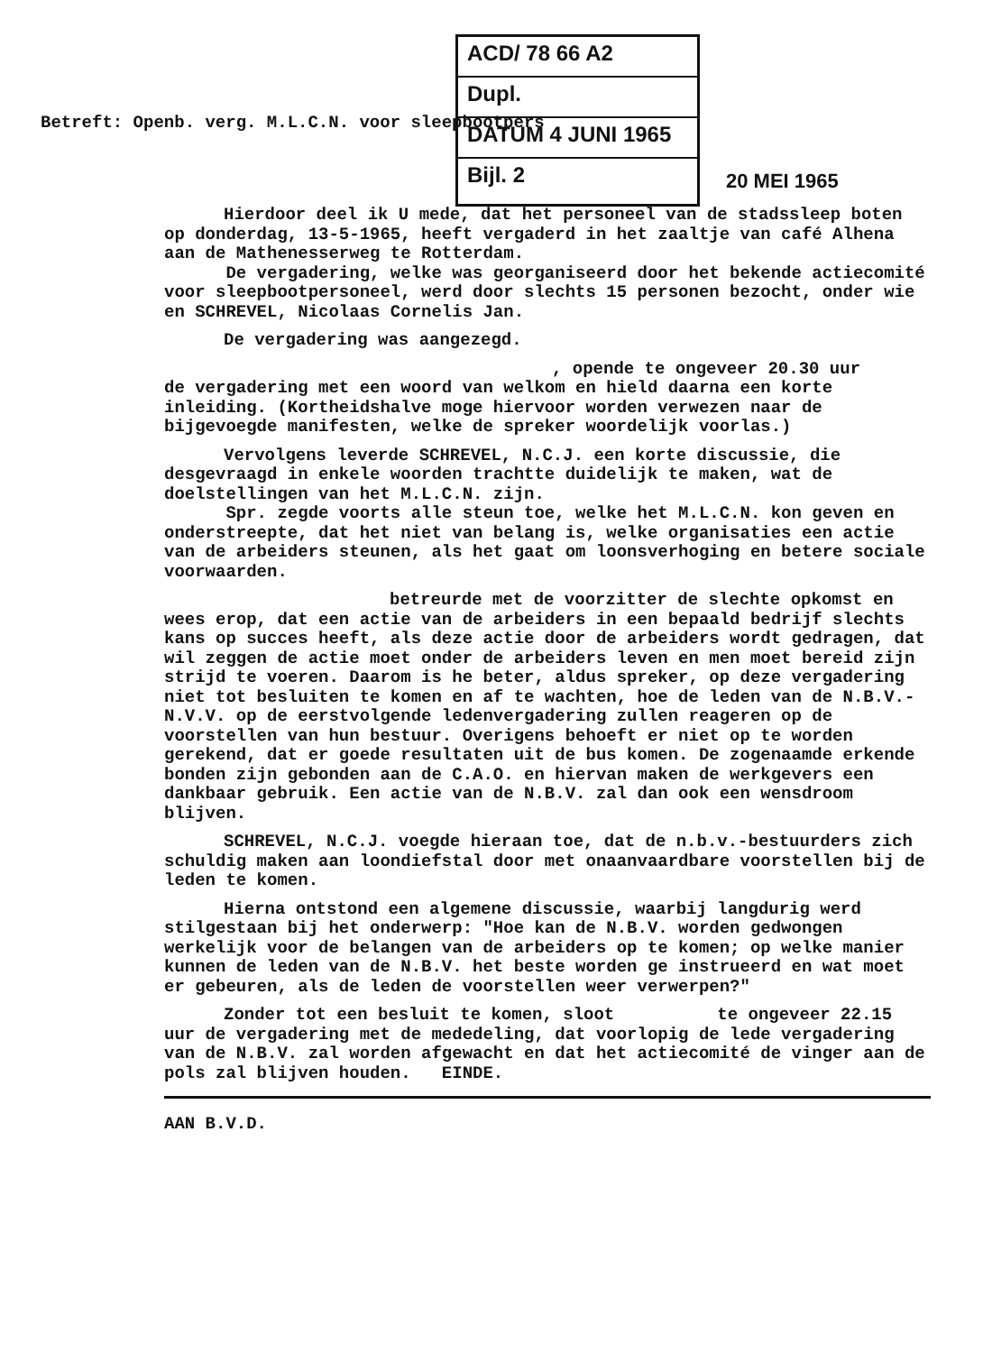ACD/ 78 66 A2
Dupl.
DATUM 4 JUNI 1965
Bijl. 2
Betreft: Openb. verg. M.L.C.N. voor sleepbootpers
20 MEI 1965
Hierdoor deel ik U mede, dat het personeel van de stadssleep boten op donderdag, 13-5-1965, heeft vergaderd in het zaaltje van café Alhena aan de Mathenesserweg te Rotterdam.
De vergadering, welke was georganiseerd door het bekende actiecomité voor sleepbootpersoneel, werd door slechts 15 personen bezocht, onder wie
en SCHREVEL, Nicolaas Cornelis Jan.
De vergadering was aangezegd.
, opende te ongeveer 20.30 uur
de vergadering met een woord van welkom en hield daarna een korte inleiding. (Kortheidshalve moge hiervoor worden verwezen naar de bijgevoegde manifesten, welke de spreker woordelijk voorlas.)
Vervolgens leverde SCHREVEL, N.C.J. een korte discussie, die desgevraagd in enkele woorden trachtte duidelijk te maken, wat de doelstellingen van het M.L.C.N. zijn.
Spr. zegde voorts alle steun toe, welke het M.L.C.N. kon geven en onderstreepte, dat het niet van belang is, welke organisaties een actie van de arbeiders steunen, als het gaat om loonsverhoging en betere sociale voorwaarden.
betreurde met de voorzitter de slechte opkomst en wees erop, dat een actie van de arbeiders in een bepaald bedrijf slechts kans op succes heeft, als deze actie door de arbeiders wordt gedragen, dat wil zeggen de actie moet onder de arbeiders leven en men moet bereid zijn strijd te voeren. Daarom is he beter, aldus spreker, op deze vergadering niet tot besluiten te komen en af te wachten, hoe de leden van de N.B.V.-N.V.V. op de eerstvolgende ledenvergadering zullen reageren op de voorstellen van hun bestuur. Overigens behoeft er niet op te worden gerekend, dat er goede resultaten uit de bus komen. De zogenaamde erkende bonden zijn gebonden aan de C.A.O. en hiervan maken de werkgevers een dankbaar gebruik. Een actie van de N.B.V. zal dan ook een wensdroom blijven.
SCHREVEL, N.C.J. voegde hieraan toe, dat de n.b.v.-bestuurders zich schuldig maken aan loondiefstal door met onaanvaardbare voorstellen bij de leden te komen.
Hierna ontstond een algemene discussie, waarbij langdurig werd stilgestaan bij het onderwerp: "Hoe kan de N.B.V. worden gedwongen werkelijk voor de belangen van de arbeiders op te komen; op welke manier kunnen de leden van de N.B.V. het beste worden ge instrueerd en wat moet er gebeuren, als de leden de voorstellen weer verwerpen?"
Zonder tot een besluit te komen, sloot te ongeveer 22.15 uur de vergadering met de mededeling, dat voorlopig de lede vergadering van de N.B.V. zal worden afgewacht en dat het actiecomité de vinger aan de pols zal blijven houden. EINDE.
AAN B.V.D.